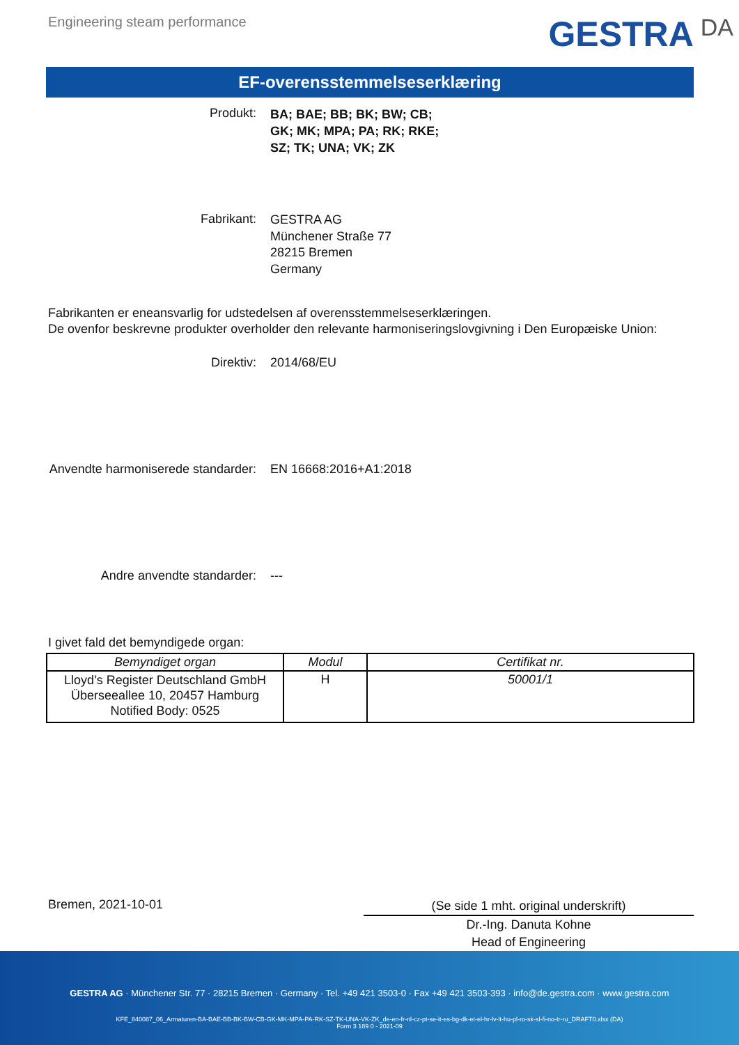Engineering steam performance
GESTRA DA
EF-overensstemmelseserklæring
Produkt:
BA; BAE; BB; BK; BW; CB;
GK; MK; MPA; PA; RK; RKE;
SZ; TK; UNA; VK; ZK
Fabrikant:
GESTRA AG
Münchener Straße 77
28215 Bremen
Germany
Fabrikanten er eneansvarlig for udstedelsen af overensstemmelseserklæringen.
De ovenfor beskrevne produkter overholder den relevante harmoniseringslovgivning i Den Europæiske Union:
Direktiv: 2014/68/EU
Anvendte harmoniserede standarder: EN 16668:2016+A1:2018
Andre anvendte standarder: ---
I givet fald det bemyndigede organ:
| Bemyndiget organ | Modul | Certifikat nr. |
| --- | --- | --- |
| Lloyd’s Register Deutschland GmbH Überseeallee 10, 20457 Hamburg Notified Body: 0525 | H | 50001/1 |
Bremen, 2021-10-01
(Se side 1 mht. original underskrift)
Dr.-Ing. Danuta Kohne
Head of Engineering
GESTRA AG · Münchener Str. 77 · 28215 Bremen · Germany · Tel. +49 421 3503-0 · Fax +49 421 3503-393 · info@de.gestra.com · www.gestra.com
KFE_840087_06_Armaturen-BA-BAE-BB-BK-BW-CB-GK-MK-MPA-PA-RK-SZ-TK-UNA-VK-ZK_de-en-fr-nl-cz-pt-se-it-es-bg-dk-et-el-hr-lv-lt-hu-pl-ro-sk-sl-fi-no-tr-ru_DRAFT0.xlsx (DA)
Form 3 189 0 - 2021-09